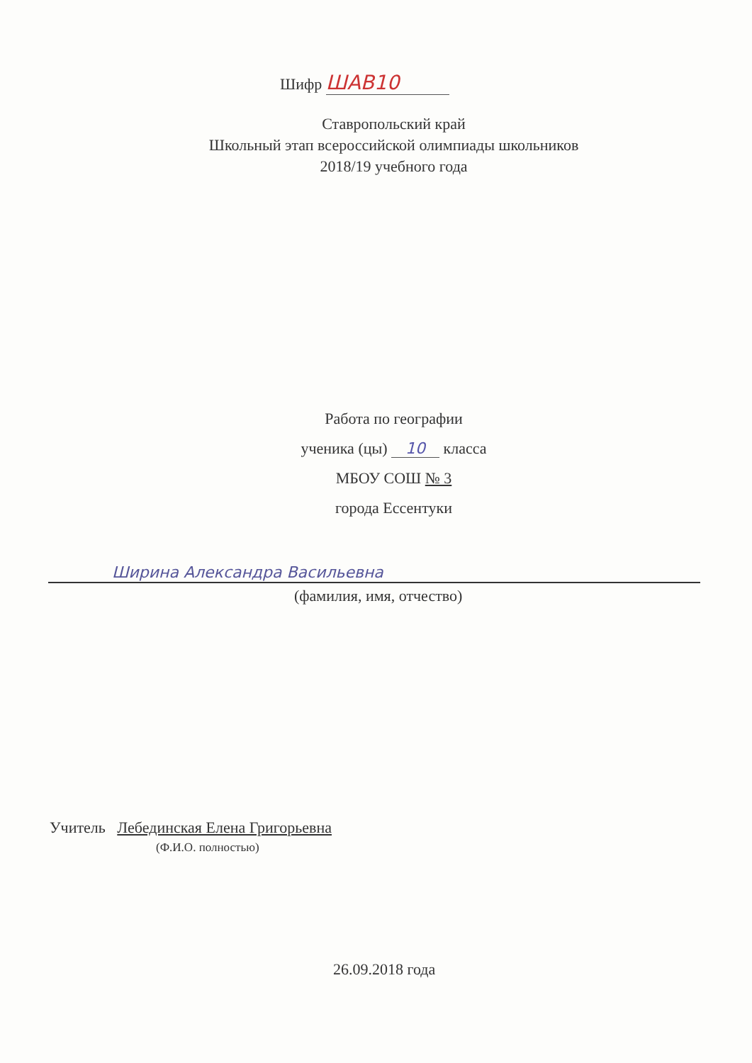Шифр ШАВ10
Ставропольский край
Школьный этап всероссийской олимпиады школьников
2018/19 учебного года
Работа по географии
ученика (цы) 10 класса
МБОУ СОШ № 3
города Ессентуки
Ширинa Александра Васильевна
(фамилия, имя, отчество)
Учитель Лебединская Елена Григорьевна
(Ф.И.О. полностью)
26.09.2018 года